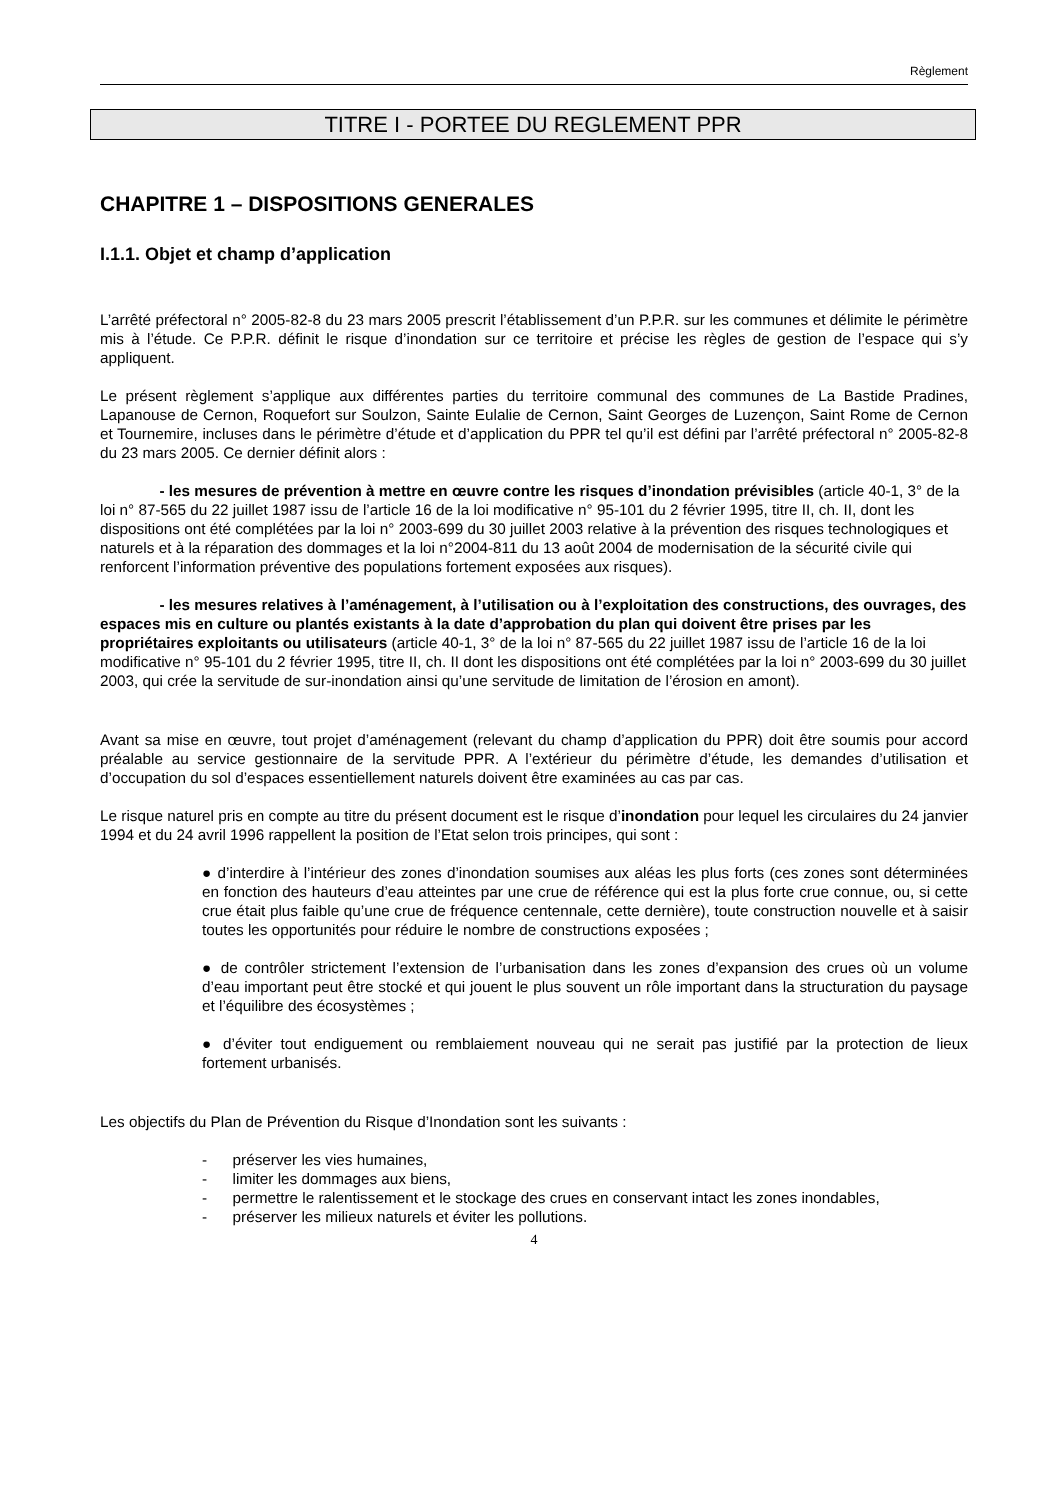Règlement
TITRE I - PORTEE DU REGLEMENT PPR
CHAPITRE 1 – DISPOSITIONS GENERALES
I.1.1. Objet et champ d’application
L’arrêté préfectoral n° 2005-82-8 du 23 mars 2005 prescrit l’établissement d’un P.P.R. sur les communes et délimite le périmètre mis à l’étude. Ce P.P.R. définit le risque d’inondation sur ce territoire et précise les règles de gestion de l’espace qui s’y appliquent.
Le présent règlement s’applique aux différentes parties du territoire communal des communes de La Bastide Pradines, Lapanouse de Cernon, Roquefort sur Soulzon, Sainte Eulalie de Cernon, Saint Georges de Luzençon, Saint Rome de Cernon et Tournemire, incluses dans le périmètre d’étude et d’application du PPR tel qu’il est défini par l’arrêté préfectoral n° 2005-82-8 du 23 mars 2005. Ce dernier définit alors :
- les mesures de prévention à mettre en œuvre contre les risques d’inondation prévisibles (article 40-1, 3° de la loi n° 87-565 du 22 juillet 1987 issu de l’article 16 de la loi modificative n° 95-101 du 2 février 1995, titre II, ch. II, dont les dispositions ont été complétées par la loi n° 2003-699 du 30 juillet 2003 relative à la prévention des risques technologiques et naturels et à la réparation des dommages et la loi n°2004-811 du 13 août 2004 de modernisation de la sécurité civile qui renforcent l’information préventive des populations fortement exposées aux risques).
- les mesures relatives à l’aménagement, à l’utilisation ou à l’exploitation des constructions, des ouvrages, des espaces mis en culture ou plantés existants à la date d’approbation du plan qui doivent être prises par les propriétaires exploitants ou utilisateurs (article 40-1, 3° de la loi n° 87-565 du 22 juillet 1987 issu de l’article 16 de la loi modificative n° 95-101 du 2 février 1995, titre II, ch. II dont les dispositions ont été complétées par la loi n° 2003-699 du 30 juillet 2003, qui crée la servitude de sur-inondation ainsi qu’une servitude de limitation de l’érosion en amont).
Avant sa mise en œuvre, tout projet d’aménagement (relevant du champ d’application du PPR) doit être soumis pour accord préalable au service gestionnaire de la servitude PPR. A l’extérieur du périmètre d’étude, les demandes d’utilisation et d’occupation du sol d’espaces essentiellement naturels doivent être examinées au cas par cas.
Le risque naturel pris en compte au titre du présent document est le risque d’inondation pour lequel les circulaires du 24 janvier 1994 et du 24 avril 1996 rappellent la position de l’Etat selon trois principes, qui sont :
● d’interdire à l’intérieur des zones d’inondation soumises aux aléas les plus forts (ces zones sont déterminées en fonction des hauteurs d’eau atteintes par une crue de référence qui est la plus forte crue connue, ou, si cette crue était plus faible qu’une crue de fréquence centennale, cette dernière), toute construction nouvelle et à saisir toutes les opportunités pour réduire le nombre de constructions exposées ;
● de contrôler strictement l’extension de l’urbanisation dans les zones d’expansion des crues où un volume d’eau important peut être stocké et qui jouent le plus souvent un rôle important dans la structuration du paysage et l’équilibre des écosystèmes ;
● d’éviter tout endiguement ou remblaiement nouveau qui ne serait pas justifié par la protection de lieux fortement urbanisés.
Les objectifs du Plan de Prévention du Risque d’Inondation sont les suivants :
- préserver les vies humaines,
- limiter les dommages aux biens,
- permettre le ralentissement et le stockage des crues en conservant intact les zones inondables,
- préserver les milieux naturels et éviter les pollutions.
4